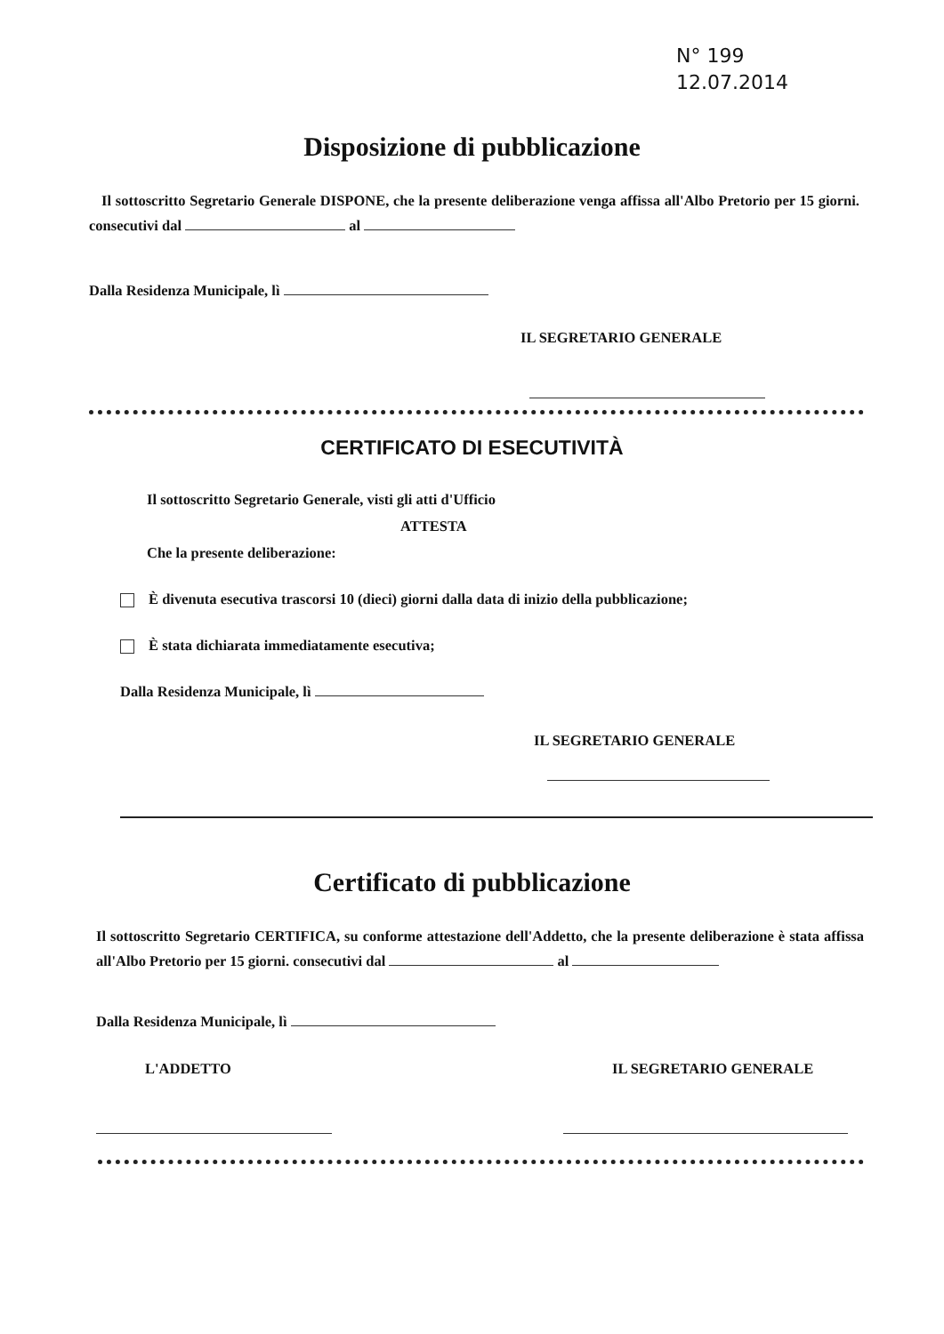N° 199
12.07.2014
Disposizione di pubblicazione
Il sottoscritto Segretario Generale DISPONE, che la presente deliberazione venga affissa all'Albo Pretorio per 15 giorni. consecutivi dal al
Dalla Residenza Municipale, lì
IL SEGRETARIO GENERALE
CERTIFICATO DI ESECUTIVITÀ
Il sottoscritto Segretario Generale, visti gli atti d'Ufficio
ATTESTA
Che la presente deliberazione:
È divenuta esecutiva trascorsi 10 (dieci) giorni dalla data di inizio della pubblicazione;
È stata dichiarata immediatamente esecutiva;
Dalla Residenza Municipale, lì
IL SEGRETARIO GENERALE
Certificato di pubblicazione
Il sottoscritto Segretario CERTIFICA, su conforme attestazione dell'Addetto, che la presente deliberazione è stata affissa all'Albo Pretorio per 15 giorni. consecutivi dal al
Dalla Residenza Municipale, lì
L'ADDETTO IL SEGRETARIO GENERALE